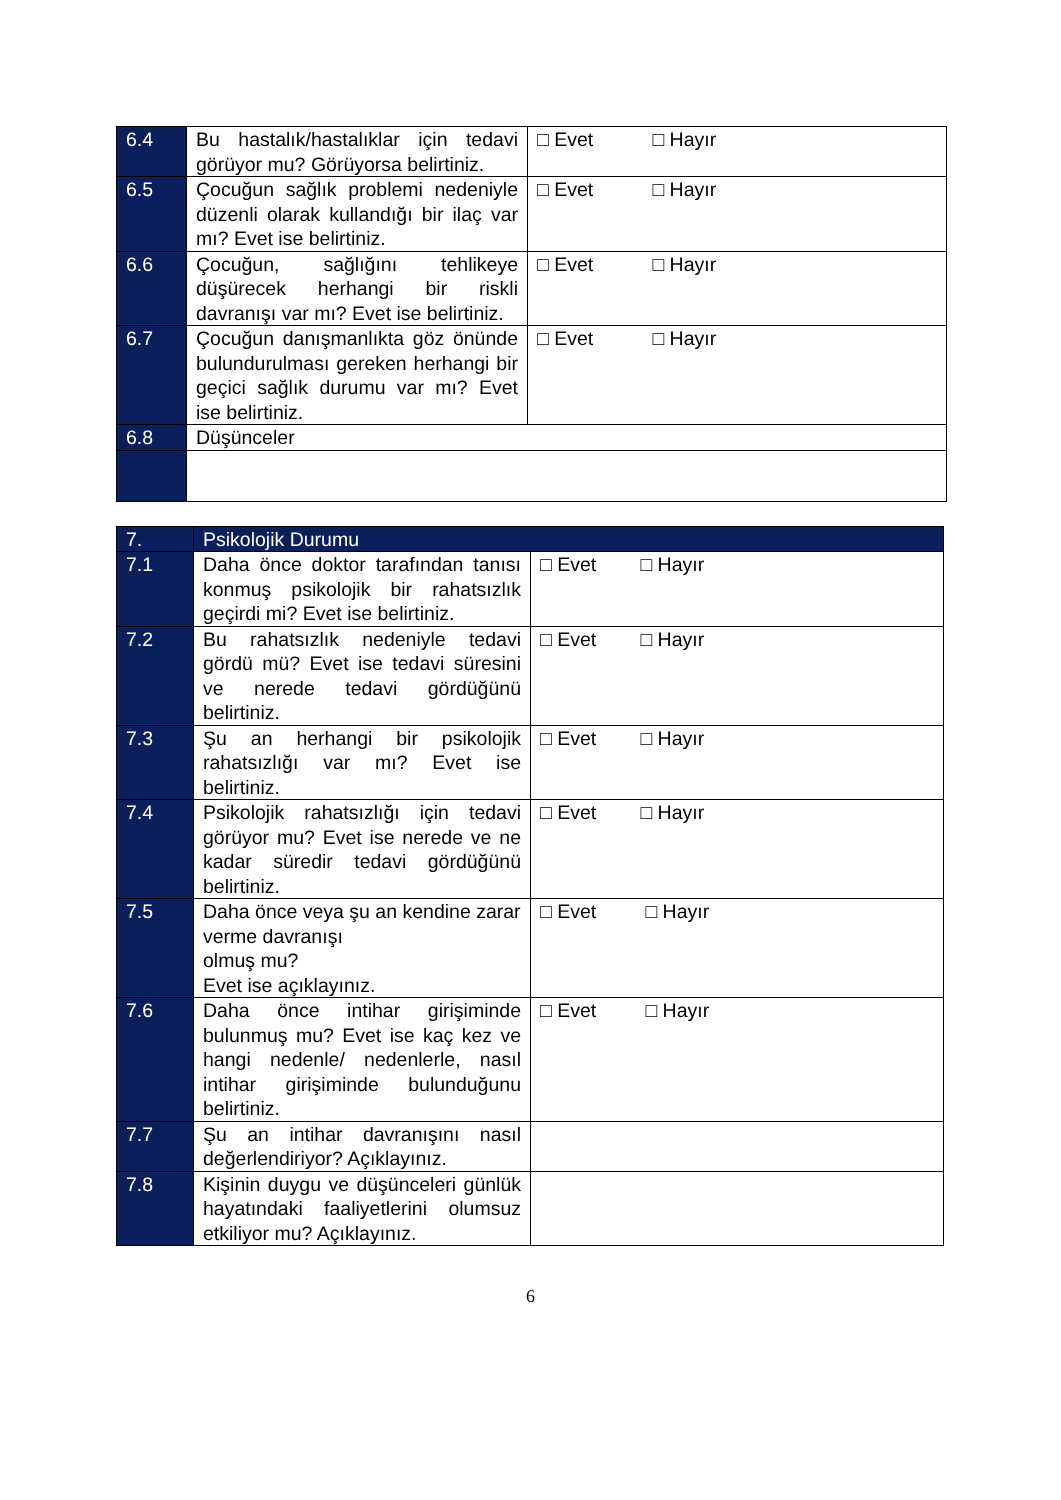| 6.4 | Bu hastalık/hastalıklar için tedavi görüyor mu? Görüyorsa belirtiniz. | □ Evet □ Hayır |
| 6.5 | Çocuğun sağlık problemi nedeniyle düzenli olarak kullandığı bir ilaç var mı? Evet ise belirtiniz. | □ Evet □ Hayır |
| 6.6 | Çocuğun, sağlığını tehlikeye düşürecek herhangi bir riskli davranışı var mı? Evet ise belirtiniz. | □ Evet □ Hayır |
| 6.7 | Çocuğun danışmanlıkta göz önünde bulundurulması gereken herhangi bir geçici sağlık durumu var mı? Evet ise belirtiniz. | □ Evet □ Hayır |
| 6.8 | Düşünceler | |
| 7. | Psikolojik Durumu | |
| --- | --- | --- |
| 7.1 | Daha önce doktor tarafından tanısı konmuş psikolojik bir rahatsızlık geçirdi mi? Evet ise belirtiniz. | □ Evet □ Hayır |
| 7.2 | Bu rahatsızlık nedeniyle tedavi gördü mü? Evet ise tedavi süresini ve nerede tedavi gördüğünü belirtiniz. | □ Evet □ Hayır |
| 7.3 | Şu an herhangi bir psikolojik rahatsızlığı var mı? Evet ise belirtiniz. | □ Evet □ Hayır |
| 7.4 | Psikolojik rahatsızlığı için tedavi görüyor mu? Evet ise nerede ve ne kadar süredir tedavi gördüğünü belirtiniz. | □ Evet □ Hayır |
| 7.5 | Daha önce veya şu an kendine zarar verme davranışı olmuş mu? Evet ise açıklayınız. | □ Evet □ Hayır |
| 7.6 | Daha önce intihar girişiminde bulunmuş mu? Evet ise kaç kez ve hangi nedenle/ nedenlerle, nasıl intihar girişiminde bulunduğunu belirtiniz. | □ Evet □ Hayır |
| 7.7 | Şu an intihar davranışını nasıl değerlendiriyor? Açıklayınız. | |
| 7.8 | Kişinin duygu ve düşünceleri günlük hayatındaki faaliyetlerini olumsuz etkiliyor mu? Açıklayınız. | |
6